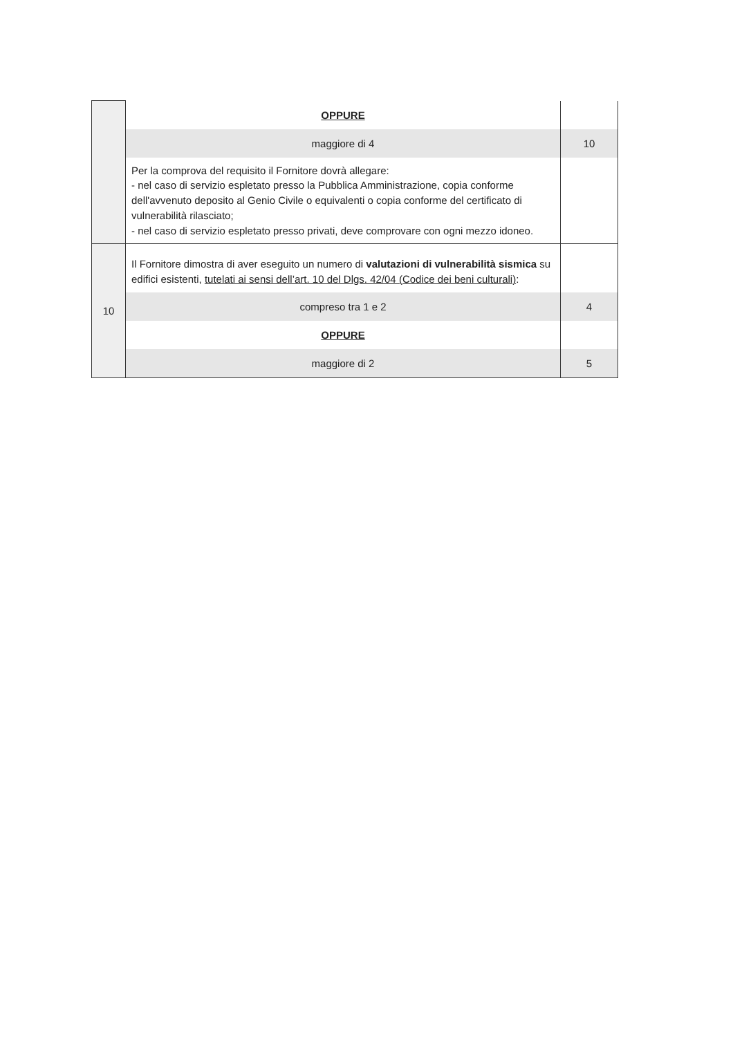| | OPPURE | |
| | maggiore di 4 | 10 |
| | Per la comprova del requisito il Fornitore dovrà allegare: - nel caso di servizio espletato presso la Pubblica Amministrazione, copia conforme dell'avvenuto deposito al Genio Civile o equivalenti o copia conforme del certificato di vulnerabilità rilasciato; - nel caso di servizio espletato presso privati, deve comprovare con ogni mezzo idoneo. | |
| 10 | Il Fornitore dimostra di aver eseguito un numero di valutazioni di vulnerabilità sismica su edifici esistenti, tutelati ai sensi dell’art. 10 del Dlgs. 42/04 (Codice dei beni culturali) : | |
| | compreso tra 1 e 2 | 4 |
| | OPPURE | |
| | maggiore di 2 | 5 |